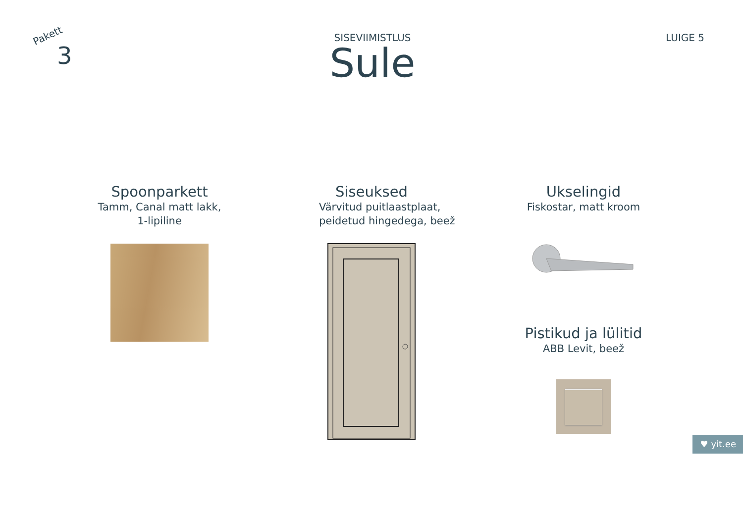Pakett
3
SISEVIIMISTLUS
Sule
LUIGE 5
Spoonparkett
Tamm, Canal matt lakk,
1-lipiline
Siseuksed
Värvitud puitlaastplaat,
peidetud hingedega, beež
Ukselingid
Fiskostar, matt kroom
Pistikud ja lülitid
ABB Levit, beež
♥ yit.ee